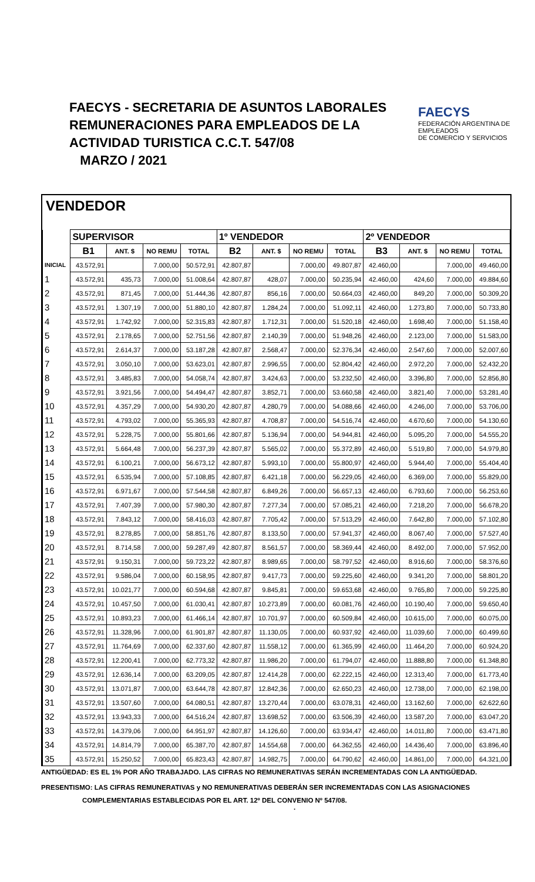FAECYS - SECRETARIA DE ASUNTOS LABORALES
REMUNERACIONES PARA EMPLEADOS DE LA
ACTIVIDAD TURISTICA C.C.T. 547/08
MARZO / 2021
FAECYS
FEDERACIÓN ARGENTINA DE EMPLEADOS
DE COMERCIO Y SERVICIOS
VENDEDOR
| | SUPERVISOR | | | | 1º VENDEDOR | | | | 2º VENDEDOR | | | |
| | B1 | ANT. $ | NO REMU | TOTAL | B2 | ANT. $ | NO REMU | TOTAL | B3 | ANT. $ | NO REMU | TOTAL |
| INICIAL | 43.572,91 | | 7.000,00 | 50.572,91 | 42.807,87 | | 7.000,00 | 49.807,87 | 42.460,00 | | 7.000,00 | 49.460,00 |
| 1 | 43.572,91 | 435,73 | 7.000,00 | 51.008,64 | 42.807,87 | 428,07 | 7.000,00 | 50.235,94 | 42.460,00 | 424,60 | 7.000,00 | 49.884,60 |
| 2 | 43.572,91 | 871,45 | 7.000,00 | 51.444,36 | 42.807,87 | 856,16 | 7.000,00 | 50.664,03 | 42.460,00 | 849,20 | 7.000,00 | 50.309,20 |
| 3 | 43.572,91 | 1.307,19 | 7.000,00 | 51.880,10 | 42.807,87 | 1.284,24 | 7.000,00 | 51.092,11 | 42.460,00 | 1.273,80 | 7.000,00 | 50.733,80 |
| 4 | 43.572,91 | 1.742,92 | 7.000,00 | 52.315,83 | 42.807,87 | 1.712,31 | 7.000,00 | 51.520,18 | 42.460,00 | 1.698,40 | 7.000,00 | 51.158,40 |
| 5 | 43.572,91 | 2.178,65 | 7.000,00 | 52.751,56 | 42.807,87 | 2.140,39 | 7.000,00 | 51.948,26 | 42.460,00 | 2.123,00 | 7.000,00 | 51.583,00 |
| 6 | 43.572,91 | 2.614,37 | 7.000,00 | 53.187,28 | 42.807,87 | 2.568,47 | 7.000,00 | 52.376,34 | 42.460,00 | 2.547,60 | 7.000,00 | 52.007,60 |
| 7 | 43.572,91 | 3.050,10 | 7.000,00 | 53.623,01 | 42.807,87 | 2.996,55 | 7.000,00 | 52.804,42 | 42.460,00 | 2.972,20 | 7.000,00 | 52.432,20 |
| 8 | 43.572,91 | 3.485,83 | 7.000,00 | 54.058,74 | 42.807,87 | 3.424,63 | 7.000,00 | 53.232,50 | 42.460,00 | 3.396,80 | 7.000,00 | 52.856,80 |
| 9 | 43.572,91 | 3.921,56 | 7.000,00 | 54.494,47 | 42.807,87 | 3.852,71 | 7.000,00 | 53.660,58 | 42.460,00 | 3.821,40 | 7.000,00 | 53.281,40 |
| 10 | 43.572,91 | 4.357,29 | 7.000,00 | 54.930,20 | 42.807,87 | 4.280,79 | 7.000,00 | 54.088,66 | 42.460,00 | 4.246,00 | 7.000,00 | 53.706,00 |
| 11 | 43.572,91 | 4.793,02 | 7.000,00 | 55.365,93 | 42.807,87 | 4.708,87 | 7.000,00 | 54.516,74 | 42.460,00 | 4.670,60 | 7.000,00 | 54.130,60 |
| 12 | 43.572,91 | 5.228,75 | 7.000,00 | 55.801,66 | 42.807,87 | 5.136,94 | 7.000,00 | 54.944,81 | 42.460,00 | 5.095,20 | 7.000,00 | 54.555,20 |
| 13 | 43.572,91 | 5.664,48 | 7.000,00 | 56.237,39 | 42.807,87 | 5.565,02 | 7.000,00 | 55.372,89 | 42.460,00 | 5.519,80 | 7.000,00 | 54.979,80 |
| 14 | 43.572,91 | 6.100,21 | 7.000,00 | 56.673,12 | 42.807,87 | 5.993,10 | 7.000,00 | 55.800,97 | 42.460,00 | 5.944,40 | 7.000,00 | 55.404,40 |
| 15 | 43.572,91 | 6.535,94 | 7.000,00 | 57.108,85 | 42.807,87 | 6.421,18 | 7.000,00 | 56.229,05 | 42.460,00 | 6.369,00 | 7.000,00 | 55.829,00 |
| 16 | 43.572,91 | 6.971,67 | 7.000,00 | 57.544,58 | 42.807,87 | 6.849,26 | 7.000,00 | 56.657,13 | 42.460,00 | 6.793,60 | 7.000,00 | 56.253,60 |
| 17 | 43.572,91 | 7.407,39 | 7.000,00 | 57.980,30 | 42.807,87 | 7.277,34 | 7.000,00 | 57.085,21 | 42.460,00 | 7.218,20 | 7.000,00 | 56.678,20 |
| 18 | 43.572,91 | 7.843,12 | 7.000,00 | 58.416,03 | 42.807,87 | 7.705,42 | 7.000,00 | 57.513,29 | 42.460,00 | 7.642,80 | 7.000,00 | 57.102,80 |
| 19 | 43.572,91 | 8.278,85 | 7.000,00 | 58.851,76 | 42.807,87 | 8.133,50 | 7.000,00 | 57.941,37 | 42.460,00 | 8.067,40 | 7.000,00 | 57.527,40 |
| 20 | 43.572,91 | 8.714,58 | 7.000,00 | 59.287,49 | 42.807,87 | 8.561,57 | 7.000,00 | 58.369,44 | 42.460,00 | 8.492,00 | 7.000,00 | 57.952,00 |
| 21 | 43.572,91 | 9.150,31 | 7.000,00 | 59.723,22 | 42.807,87 | 8.989,65 | 7.000,00 | 58.797,52 | 42.460,00 | 8.916,60 | 7.000,00 | 58.376,60 |
| 22 | 43.572,91 | 9.586,04 | 7.000,00 | 60.158,95 | 42.807,87 | 9.417,73 | 7.000,00 | 59.225,60 | 42.460,00 | 9.341,20 | 7.000,00 | 58.801,20 |
| 23 | 43.572,91 | 10.021,77 | 7.000,00 | 60.594,68 | 42.807,87 | 9.845,81 | 7.000,00 | 59.653,68 | 42.460,00 | 9.765,80 | 7.000,00 | 59.225,80 |
| 24 | 43.572,91 | 10.457,50 | 7.000,00 | 61.030,41 | 42.807,87 | 10.273,89 | 7.000,00 | 60.081,76 | 42.460,00 | 10.190,40 | 7.000,00 | 59.650,40 |
| 25 | 43.572,91 | 10.893,23 | 7.000,00 | 61.466,14 | 42.807,87 | 10.701,97 | 7.000,00 | 60.509,84 | 42.460,00 | 10.615,00 | 7.000,00 | 60.075,00 |
| 26 | 43.572,91 | 11.328,96 | 7.000,00 | 61.901,87 | 42.807,87 | 11.130,05 | 7.000,00 | 60.937,92 | 42.460,00 | 11.039,60 | 7.000,00 | 60.499,60 |
| 27 | 43.572,91 | 11.764,69 | 7.000,00 | 62.337,60 | 42.807,87 | 11.558,12 | 7.000,00 | 61.365,99 | 42.460,00 | 11.464,20 | 7.000,00 | 60.924,20 |
| 28 | 43.572,91 | 12.200,41 | 7.000,00 | 62.773,32 | 42.807,87 | 11.986,20 | 7.000,00 | 61.794,07 | 42.460,00 | 11.888,80 | 7.000,00 | 61.348,80 |
| 29 | 43.572,91 | 12.636,14 | 7.000,00 | 63.209,05 | 42.807,87 | 12.414,28 | 7.000,00 | 62.222,15 | 42.460,00 | 12.313,40 | 7.000,00 | 61.773,40 |
| 30 | 43.572,91 | 13.071,87 | 7.000,00 | 63.644,78 | 42.807,87 | 12.842,36 | 7.000,00 | 62.650,23 | 42.460,00 | 12.738,00 | 7.000,00 | 62.198,00 |
| 31 | 43.572,91 | 13.507,60 | 7.000,00 | 64.080,51 | 42.807,87 | 13.270,44 | 7.000,00 | 63.078,31 | 42.460,00 | 13.162,60 | 7.000,00 | 62.622,60 |
| 32 | 43.572,91 | 13.943,33 | 7.000,00 | 64.516,24 | 42.807,87 | 13.698,52 | 7.000,00 | 63.506,39 | 42.460,00 | 13.587,20 | 7.000,00 | 63.047,20 |
| 33 | 43.572,91 | 14.379,06 | 7.000,00 | 64.951,97 | 42.807,87 | 14.126,60 | 7.000,00 | 63.934,47 | 42.460,00 | 14.011,80 | 7.000,00 | 63.471,80 |
| 34 | 43.572,91 | 14.814,79 | 7.000,00 | 65.387,70 | 42.807,87 | 14.554,68 | 7.000,00 | 64.362,55 | 42.460,00 | 14.436,40 | 7.000,00 | 63.896,40 |
| 35 | 43.572,91 | 15.250,52 | 7.000,00 | 65.823,43 | 42.807,87 | 14.982,75 | 7.000,00 | 64.790,62 | 42.460,00 | 14.861,00 | 7.000,00 | 64.321,00 |
ANTIGÜEDAD: ES EL 1% POR AÑO TRABAJADO. LAS CIFRAS NO REMUNERATIVAS SERÁN INCREMENTADAS CON LA ANTIGÜEDAD.
PRESENTISMO: LAS CIFRAS REMUNERATIVAS y NO REMUNERATIVAS DEBERÁN SER INCREMENTADAS CON LAS ASIGNACIONES
COMPLEMENTARIAS ESTABLECIDAS POR EL ART. 12º DEL CONVENIO Nº 547/08. .